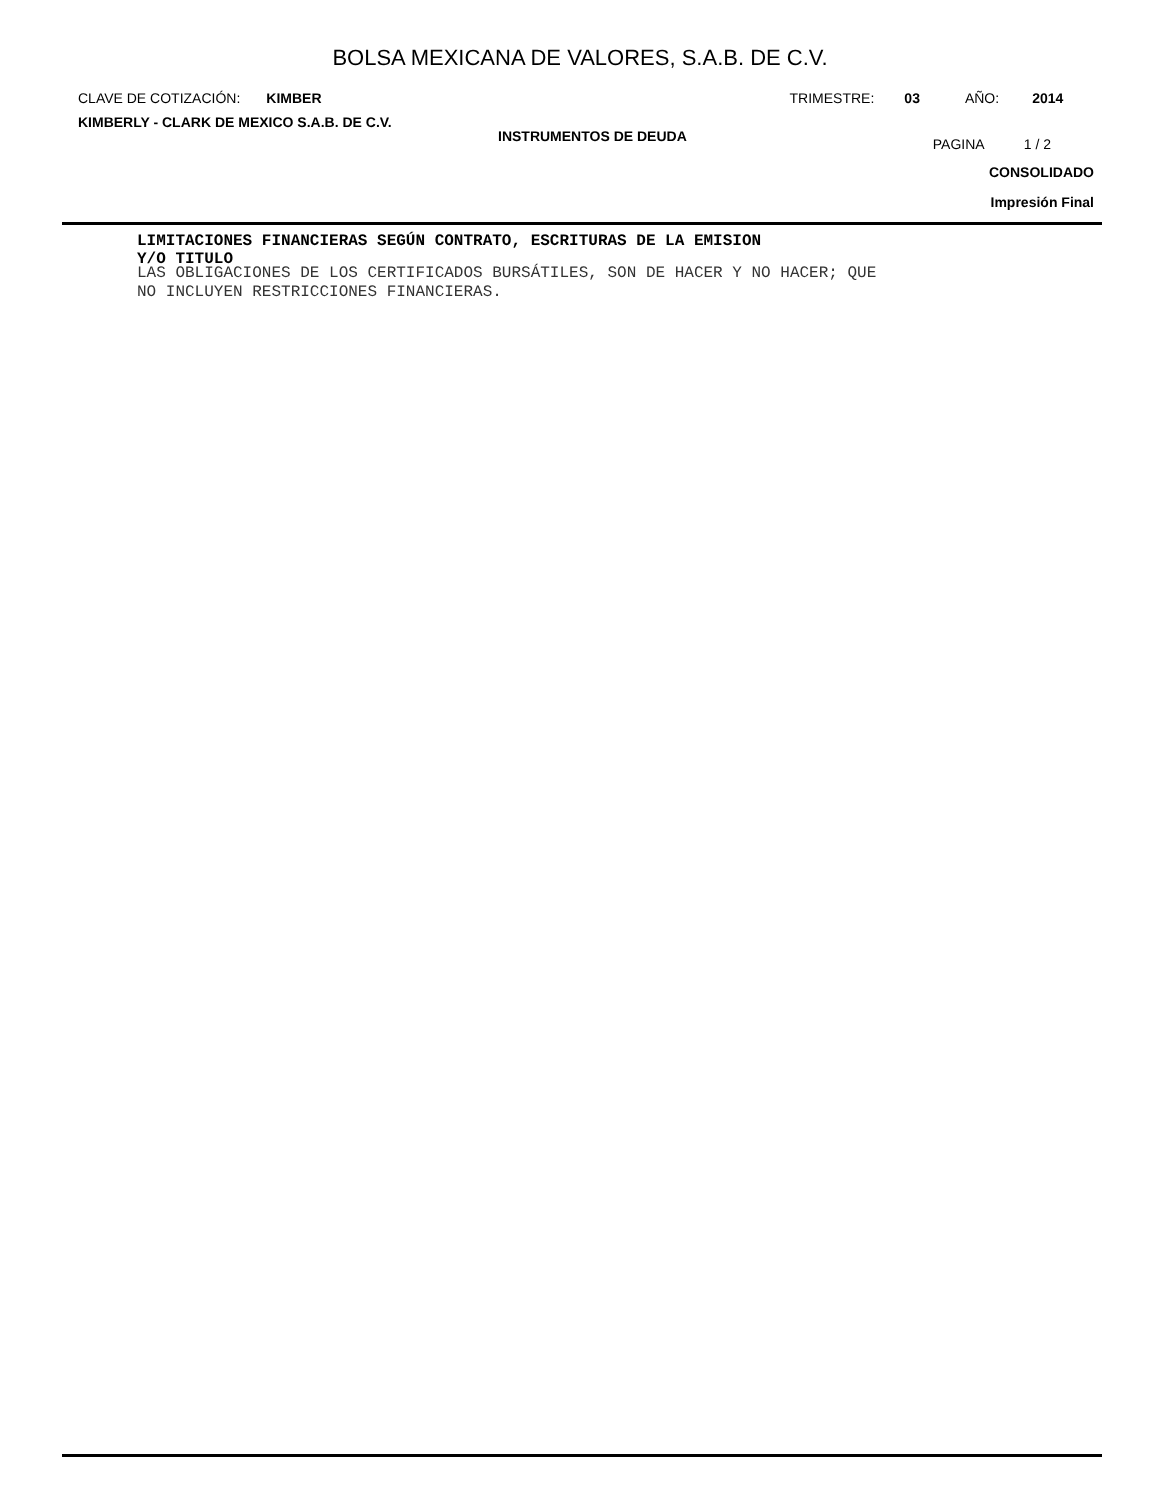BOLSA MEXICANA DE VALORES, S.A.B. DE C.V.
CLAVE DE COTIZACIÓN: KIMBER TRIMESTRE: 03 AÑO: 2014
KIMBERLY - CLARK DE MEXICO S.A.B. DE C.V.
INSTRUMENTOS DE DEUDA
PAGINA 1 / 2
CONSOLIDADO
Impresión Final
LIMITACIONES FINANCIERAS SEGÚN CONTRATO, ESCRITURAS DE LA EMISION
Y/O TITULO
LAS OBLIGACIONES DE LOS CERTIFICADOS BURSÁTILES, SON DE HACER Y NO HACER; QUE
NO INCLUYEN RESTRICCIONES FINANCIERAS.